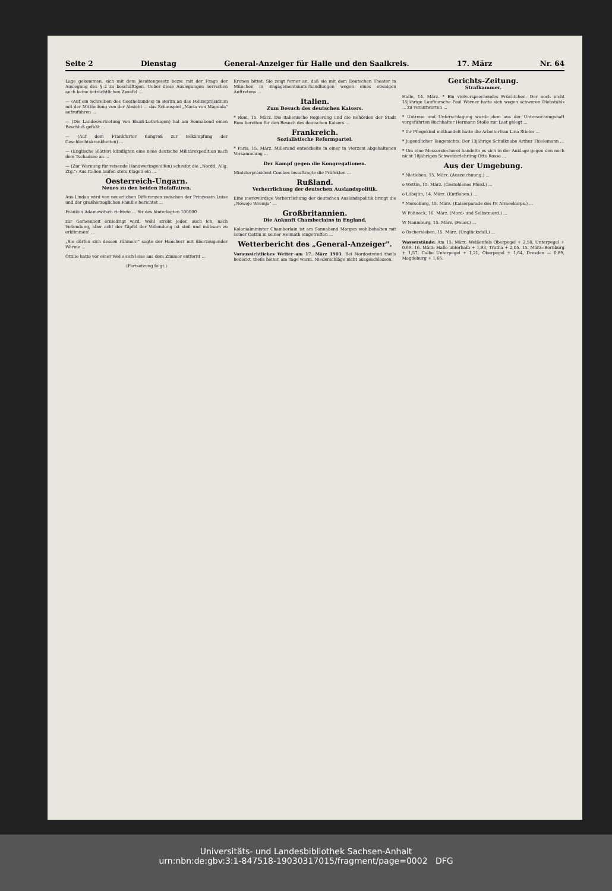Seite 2 Dienstag General-Anzeiger für Halle und den Saalkreis. 17. März Nr. 64
Lage gekommen, sich mit dem Jesuitengesetz bezw. mit der Frage der Auslegung des § 2 zu beschäftigen. Ueber diese Auslegungen herrschen auch keine beträchtlichen Zweifel ...
— (Auf ein Schreiben des Goethebundes) in Berlin an das Polizeipräsidium mit der Mittheilung von der Absicht ... das Schauspiel „Maria von Magdala" aufzuführen ...
— (Die Landesvertretung von Elsaß-Lothringen) hat am Sonnabend einen Beschluß gefaßt ...
— (Auf dem Frankfurter Kongreß zur Bekämpfung der Geschlechtskrankheiten) ...
— (Englische Blätter) kündigten eine neue deutsche Militärexpedition nach dem Tschadsee an ...
— (Zur Warnung für reisende Handwerksgehilfen) schreibt die „Nordd. Allg. Ztg.": Aus Italien laufen stets Klagen ein ...
Oesterreich-Ungarn.
Neues zu den beiden Hofaffairen.
Aus Lindau wird von neuerlichen Differenzen zwischen der Prinzessin Luise und der großherzoglichen Familie berichtet ...
Fräulein Adamowitsch richtete ... für des hinterlegten 100000
zur Gemeinheit erniedrigt wird. Wohl strebt jeder, auch ich, nach Vollendung, aber ach! der Gipfel der Vollendung ist steil und mühsam zu erklimmen! ...
„Sie dürfen sich dessen rühmen!" sagte der Hausherr mit überzeugender Wärme ...
Ottilie hatte vor einer Weile sich leise aus dem Zimmer entfernt ...
(Fortsetzung folgt.)
Kronen bittet. Sie zeigt ferner an, daß sie mit dem Deutschen Theater in München in Engagementsunterhandlungen wegen eines etwaigen Auftretens ...
Italien.
Zum Besuch des deutschen Kaisers.
* Rom, 15. März. Die italienische Regierung und die Behörden der Stadt Rom bereiten für den Besuch des deutschen Kaisers ...
Frankreich.
Sozialistische Reformpartei.
* Paris, 15. März. Millerand entwickelte in einer in Vierzoni abgehaltenen Versammlung ...
Der Kampf gegen die Kongregationen.
Ministerpräsident Combes beauftragte die Präfekten ...
Rußland.
Verherrlichung der deutschen Auslandspolitik.
Eine merkwürdige Verherrlichung der deutschen Auslandspolitik bringt die „Nowoje Wremja" ...
Großbritannien.
Die Ankunft Chamberlains in England.
Kolonialminister Chamberlain ist am Sonnabend Morgen wohlbehalten mit seiner Gattin in seiner Heimath eingetroffen ...
Wetterbericht des „General-Anzeiger".
Voraussichtliches Wetter am 17. März 1903. Bei Nordostwind theils bedeckt, theils heiter, am Tage warm. Niederschläge nicht ausgeschlossen.
Gerichts-Zeitung.
Strafkammer.
Halle, 14. März. * Ein vielversprechendes Früchtchen. Der noch nicht 15jährige Laufbursche Paul Werner hatte sich wegen schweren Diebstahls ... zu verantworten ...
* Untreue und Unterschlagung wurde dem aus der Untersuchungshaft vorgeführten Buchhalter Hermann Stolle zur Last gelegt ...
* Ihr Pflegekind mißhandelt hatte die Arbeiterfrau Lina Stieler ...
* Jugendlicher Taugenichts. Der 13jährige Schulknabe Arthur Thielemann ...
* Um eine Messerstecherei handelte es sich in der Anklage gegen den noch nicht 18jährigen Schweizerlehrling Otto Rosse ...
Aus der Umgebung.
* Nietleben, 15. März. (Auszeichnung.) ...
o Wettin, 15. März. (Gestohlenes Pferd.) ...
o Löbejün, 14. März. (Entflohen.) ...
* Merseburg, 15. März. (Kaiserparade des IV. Armeekorps.) ...
W Pößneck, 16. März. (Mord- und Selbstmord.) ...
W Naumburg, 15. März. (Feuer.) ...
o Oschersleben, 15. März. (Unglücksfall.) ...
Wasserstände: Am 15. März: Weißenfels Oberpegel + 2,50, Unterpegel + 0,69. 16. März: Halle unterhalb + 1,93, Trotha + 2,05. 15. März: Bernburg + 1,57, Calbe Unterpegel + 1,21, Oberpegel + 1,64, Dresden — 0,89, Magdeburg + 1,66.
Universitäts- und Landesbibliothek Sachsen-Anhalt
urn:nbn:de:gbv:3:1-847518-19030317015/fragment/page=0002 DFG